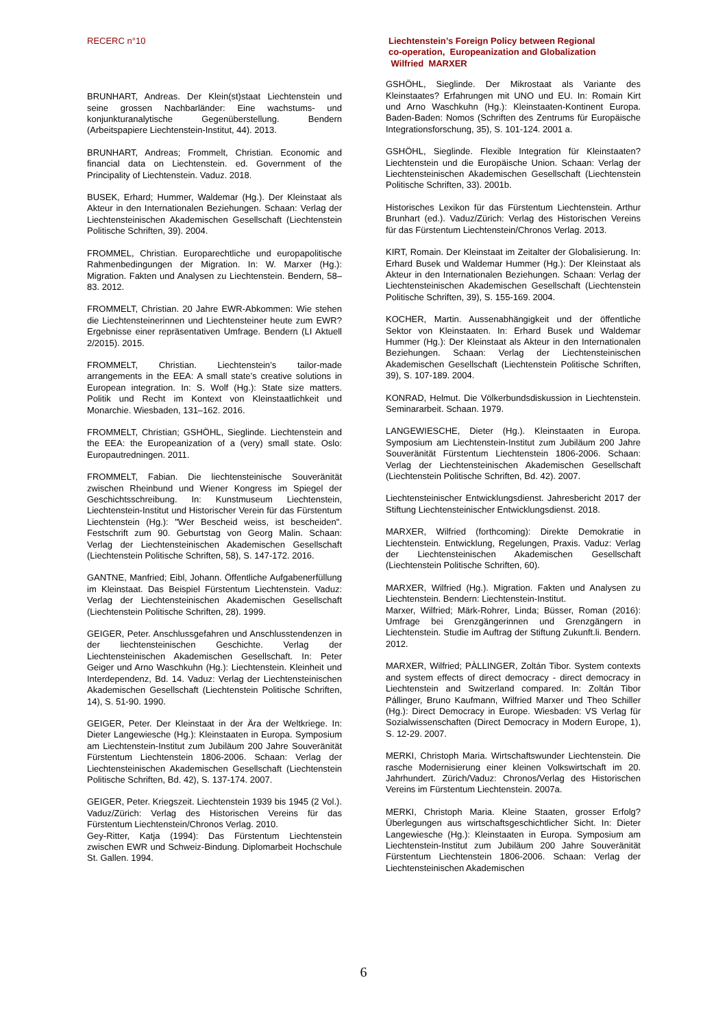RECERC n°10 Liechtenstein’s Foreign Policy between Regional
co-operation, Europeanization and Globalization
Wilfried MARXER
BRUNHART, Andreas. Der Klein(st)staat Liechtenstein und seine grossen Nachbarländer: Eine wachstums- und konjunkturanalytische Gegenüberstellung. Bendern (Arbeitspapiere Liechtenstein-Institut, 44). 2013.
BRUNHART, Andreas; Frommelt, Christian. Economic and financial data on Liechtenstein. ed. Government of the Principality of Liechtenstein. Vaduz. 2018.
BUSEK, Erhard; Hummer, Waldemar (Hg.). Der Kleinstaat als Akteur in den Internationalen Beziehungen. Schaan: Verlag der Liechtensteinischen Akademischen Gesellschaft (Liechtenstein Politische Schriften, 39). 2004.
FROMMEL, Christian. Europarechtliche und europapolitische Rahmenbedingungen der Migration. In: W. Marxer (Hg.): Migration. Fakten und Analysen zu Liechtenstein. Bendern, 58–83. 2012.
FROMMELT, Christian. 20 Jahre EWR-Abkommen: Wie stehen die Liechtensteinerinnen und Liechtensteiner heute zum EWR? Ergebnisse einer repräsentativen Umfrage. Bendern (LI Aktuell 2/2015). 2015.
FROMMELT, Christian. Liechtenstein’s tailor-made arrangements in the EEA: A small state’s creative solutions in European integration. In: S. Wolf (Hg.): State size matters. Politik und Recht im Kontext von Kleinstaatlichkeit und Monarchie. Wiesbaden, 131–162. 2016.
FROMMELT, Christian; GSHÖHL, Sieglinde. Liechtenstein and the EEA: the Europeanization of a (very) small state. Oslo: Europautredningen. 2011.
FROMMELT, Fabian. Die liechtensteinische Souveränität zwischen Rheinbund und Wiener Kongress im Spiegel der Geschichtsschreibung. In: Kunstmuseum Liechtenstein, Liechtenstein-Institut und Historischer Verein für das Fürstentum Liechtenstein (Hg.): "Wer Bescheid weiss, ist bescheiden". Festschrift zum 90. Geburtstag von Georg Malin. Schaan: Verlag der Liechtensteinischen Akademischen Gesellschaft (Liechtenstein Politische Schriften, 58), S. 147-172. 2016.
GANTNE, Manfried; Eibl, Johann. Öffentliche Aufgabenerfüllung im Kleinstaat. Das Beispiel Fürstentum Liechtenstein. Vaduz: Verlag der Liechtensteinischen Akademischen Gesellschaft (Liechtenstein Politische Schriften, 28). 1999.
GEIGER, Peter. Anschlussgefahren und Anschlusstendenzen in der liechtensteinischen Geschichte. Verlag der Liechtensteinischen Akademischen Gesellschaft. In: Peter Geiger und Arno Waschkuhn (Hg.): Liechtenstein. Kleinheit und Interdependenz, Bd. 14. Vaduz: Verlag der Liechtensteinischen Akademischen Gesellschaft (Liechtenstein Politische Schriften, 14), S. 51-90. 1990.
GEIGER, Peter. Der Kleinstaat in der Ära der Weltkriege. In: Dieter Langewiesche (Hg.): Kleinstaaten in Europa. Symposium am Liechtenstein-Institut zum Jubiläum 200 Jahre Souveränität Fürstentum Liechtenstein 1806-2006. Schaan: Verlag der Liechtensteinischen Akademischen Gesellschaft (Liechtenstein Politische Schriften, Bd. 42), S. 137-174. 2007.
GEIGER, Peter. Kriegszeit. Liechtenstein 1939 bis 1945 (2 Vol.). Vaduz/Zürich: Verlag des Historischen Vereins für das Fürstentum Liechtenstein/Chronos Verlag. 2010.
Gey-Ritter, Katja (1994): Das Fürstentum Liechtenstein zwischen EWR und Schweiz-Bindung. Diplomarbeit Hochschule St. Gallen. 1994.
GSHÖHL, Sieglinde. Der Mikrostaat als Variante des Kleinstaates? Erfahrungen mit UNO und EU. In: Romain Kirt und Arno Waschkuhn (Hg.): Kleinstaaten-Kontinent Europa. Baden-Baden: Nomos (Schriften des Zentrums für Europäische Integrationsforschung, 35), S. 101-124. 2001 a.
GSHÖHL, Sieglinde. Flexible Integration für Kleinstaaten? Liechtenstein und die Europäische Union. Schaan: Verlag der Liechtensteinischen Akademischen Gesellschaft (Liechtenstein Politische Schriften, 33). 2001b.
Historisches Lexikon für das Fürstentum Liechtenstein. Arthur Brunhart (ed.). Vaduz/Zürich: Verlag des Historischen Vereins für das Fürstentum Liechtenstein/Chronos Verlag. 2013.
KIRT, Romain. Der Kleinstaat im Zeitalter der Globalisierung. In: Erhard Busek und Waldemar Hummer (Hg.): Der Kleinstaat als Akteur in den Internationalen Beziehungen. Schaan: Verlag der Liechtensteinischen Akademischen Gesellschaft (Liechtenstein Politische Schriften, 39), S. 155-169. 2004.
KOCHER, Martin. Aussenabhängigkeit und der öffentliche Sektor von Kleinstaaten. In: Erhard Busek und Waldemar Hummer (Hg.): Der Kleinstaat als Akteur in den Internationalen Beziehungen. Schaan: Verlag der Liechtensteinischen Akademischen Gesellschaft (Liechtenstein Politische Schriften, 39), S. 107-189. 2004.
KONRAD, Helmut. Die Völkerbundsdiskussion in Liechtenstein. Seminararbeit. Schaan. 1979.
LANGEWIESCHE, Dieter (Hg.). Kleinstaaten in Europa. Symposium am Liechtenstein-Institut zum Jubiläum 200 Jahre Souveränität Fürstentum Liechtenstein 1806-2006. Schaan: Verlag der Liechtensteinischen Akademischen Gesellschaft (Liechtenstein Politische Schriften, Bd. 42). 2007.
Liechtensteinischer Entwicklungsdienst. Jahresbericht 2017 der Stiftung Liechtensteinischer Entwicklungsdienst. 2018.
MARXER, Wilfried (forthcoming): Direkte Demokratie in Liechtenstein. Entwicklung, Regelungen, Praxis. Vaduz: Verlag der Liechtensteinischen Akademischen Gesellschaft (Liechtenstein Politische Schriften, 60).
MARXER, Wilfried (Hg.). Migration. Fakten und Analysen zu Liechtenstein. Bendern: Liechtenstein-Institut.
Marxer, Wilfried; Märk-Rohrer, Linda; Büsser, Roman (2016): Umfrage bei Grenzgängerinnen und Grenzgängern in Liechtenstein. Studie im Auftrag der Stiftung Zukunft.li. Bendern. 2012.
MARXER, Wilfried; PÀLLINGER, Zoltán Tibor. System contexts and system effects of direct democracy - direct democracy in Liechtenstein and Switzerland compared. In: Zoltán Tibor Pállinger, Bruno Kaufmann, Wilfried Marxer und Theo Schiller (Hg.): Direct Democracy in Europe. Wiesbaden: VS Verlag für Sozialwissenschaften (Direct Democracy in Modern Europe, 1), S. 12-29. 2007.
MERKI, Christoph Maria. Wirtschaftswunder Liechtenstein. Die rasche Modernisierung einer kleinen Volkswirtschaft im 20. Jahrhundert. Zürich/Vaduz: Chronos/Verlag des Historischen Vereins im Fürstentum Liechtenstein. 2007a.
MERKI, Christoph Maria. Kleine Staaten, grosser Erfolg? Überlegungen aus wirtschaftsgeschichtlicher Sicht. In: Dieter Langewiesche (Hg.): Kleinstaaten in Europa. Symposium am Liechtenstein-Institut zum Jubiläum 200 Jahre Souveränität Fürstentum Liechtenstein 1806-2006. Schaan: Verlag der Liechtensteinischen Akademischen
6